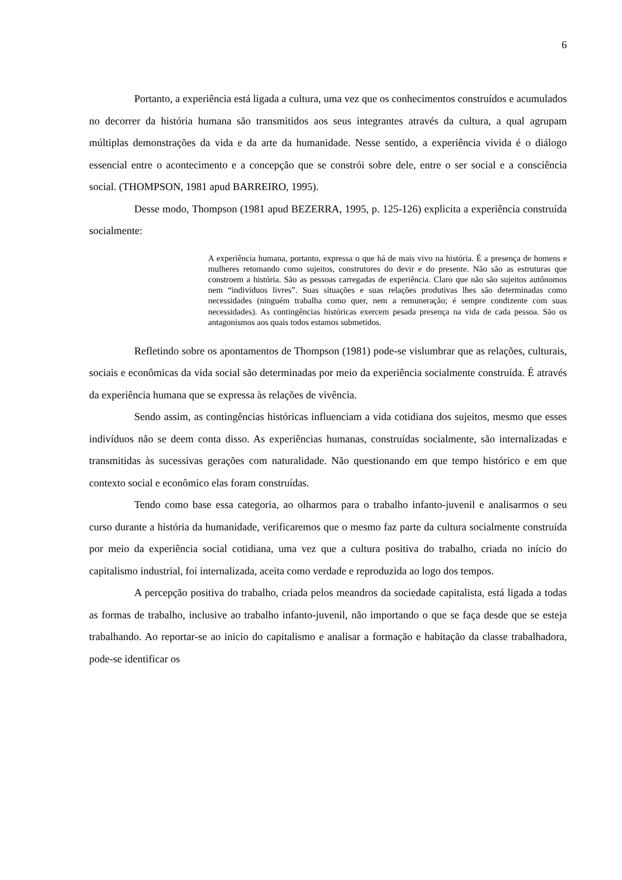6
Portanto, a experiência está ligada a cultura, uma vez que os conhecimentos construídos e acumulados no decorrer da história humana são transmitidos aos seus integrantes através da cultura, a qual agrupam múltiplas demonstrações da vida e da arte da humanidade. Nesse sentido, a experiência vivida é o diálogo essencial entre o acontecimento e a concepção que se constrói sobre dele, entre o ser social e a consciência social. (THOMPSON, 1981 apud BARREIRO, 1995).
Desse modo, Thompson (1981 apud BEZERRA, 1995, p. 125-126) explicita a experiência construída socialmente:
A experiência humana, portanto, expressa o que há de mais vivo na história. É a presença de homens e mulheres retomando como sujeitos, construtores do devir e do presente. Não são as estruturas que constroem a história. São as pessoas carregadas de experiência. Claro que não são sujeitos autônomos nem “indivíduos livres”. Suas situações e suas relações produtivas lhes são determinadas como necessidades (ninguém trabalha como quer, nem a remuneração; é sempre condizente com suas necessidades). As contingências históricas exercem pesada presença na vida de cada pessoa. São os antagonismos aos quais todos estamos submetidos.
Refletindo sobre os apontamentos de Thompson (1981) pode-se vislumbrar que as relações, culturais, sociais e econômicas da vida social são determinadas por meio da experiência socialmente construída. É através da experiência humana que se expressa às relações de vivência.
Sendo assim, as contingências históricas influenciam a vida cotidiana dos sujeitos, mesmo que esses indivíduos não se deem conta disso. As experiências humanas, construídas socialmente, são internalizadas e transmitidas às sucessivas gerações com naturalidade. Não questionando em que tempo histórico e em que contexto social e econômico elas foram construídas.
Tendo como base essa categoria, ao olharmos para o trabalho infanto-juvenil e analisarmos o seu curso durante a história da humanidade, verificaremos que o mesmo faz parte da cultura socialmente construída por meio da experiência social cotidiana, uma vez que a cultura positiva do trabalho, criada no início do capitalismo industrial, foi internalizada, aceita como verdade e reproduzida ao logo dos tempos.
A percepção positiva do trabalho, criada pelos meandros da sociedade capitalista, está ligada a todas as formas de trabalho, inclusive ao trabalho infanto-juvenil, não importando o que se faça desde que se esteja trabalhando. Ao reportar-se ao inicio do capitalismo e analisar a formação e habitação da classe trabalhadora, pode-se identificar os